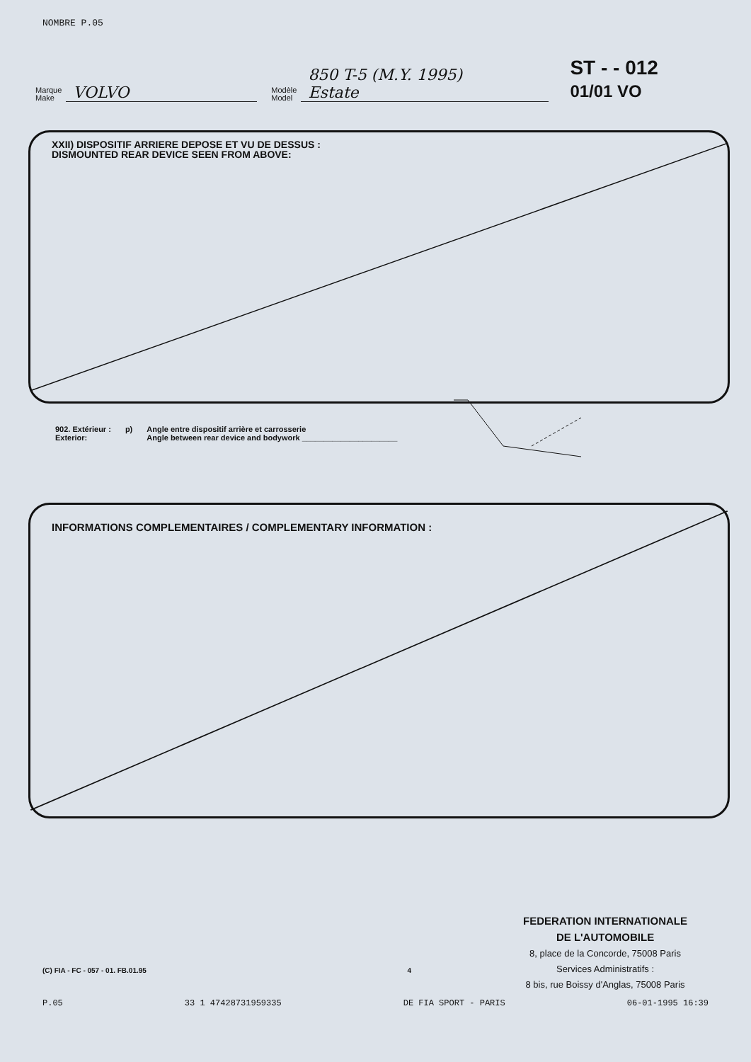NOMBRE P.05
Marque
Make VOLVO Modèle
Model 850 T-5 (M.Y. 1995)
Estate
ST - - 012
01/01 VO
XXII) DISPOSITIF ARRIERE DEPOSE ET VU DE DESSUS :
DISMOUNTED REAR DEVICE SEEN FROM ABOVE:
902. Extérieur :
Exterior:
p) Angle entre dispositif arrière et carrosserie
Angle between rear device and bodywork ______________________
INFORMATIONS COMPLEMENTAIRES / COMPLEMENTARY INFORMATION :
FEDERATION INTERNATIONALE
DE L'AUTOMOBILE
8, place de la Concorde, 75008 Paris
Services Administratifs :
8 bis, rue Boissy d'Anglas, 75008 Paris
(C) FIA - FC - 057 - 01. FB.01.95 4
P.05 33 1 47428731959335 DE FIA SPORT - PARIS 06-01-1995 16:39